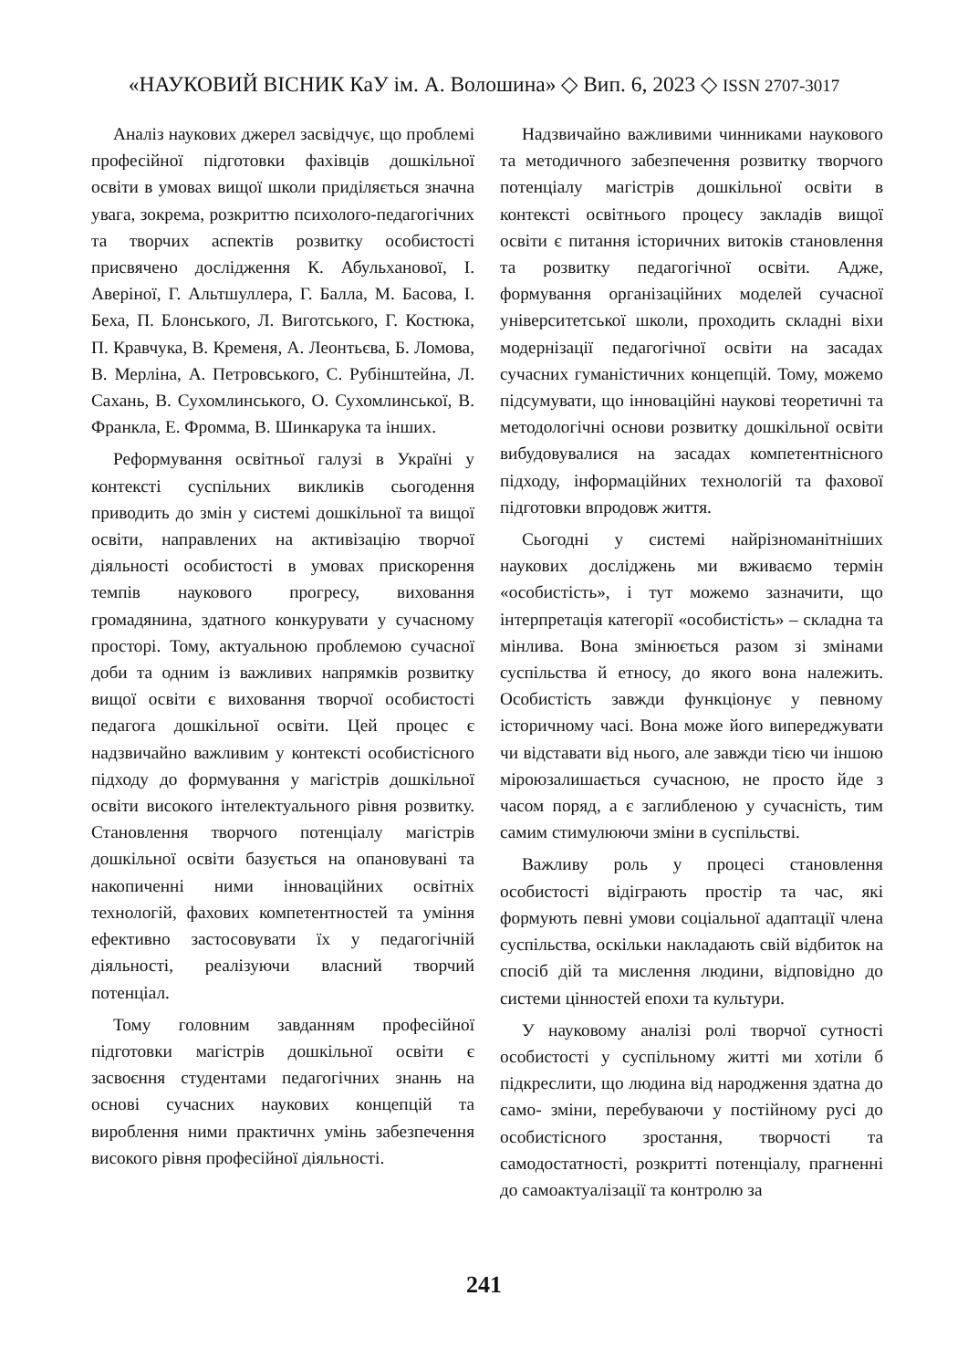«НАУКОВИЙ ВІСНИК КаУ ім. А. Волошина» ◇ Вип. 6, 2023 ◇ ISSN 2707-3017
Аналіз наукових джерел засвідчує, що проблемі професійної підготовки фахівців дошкільної освіти в умовах вищої школи приділяється значна увага, зокрема, розкриттю психолого-педагогічних та творчих аспектів розвитку особистості присвячено дослідження К. Абульханової, І. Аверіної, Г. Альтшуллера, Г. Балла, М. Басова, І. Беха, П. Блонського, Л. Виготського, Г. Костюка, П. Кравчука, В. Кременя, А. Леонтьєва, Б. Ломова, В. Мерліна, А. Петровського, С. Рубінштейна, Л. Сахань, В. Сухомлинського, О. Сухомлинської, В. Франкла, Е. Фромма, В. Шинкарука та інших.
Реформування освітньої галузі в Україні у контексті суспільних викликів сьогодення приводить до змін у системі дошкільної та вищої освіти, направлених на активізацію творчої діяльності особистості в умовах прискорення темпів наукового прогресу, виховання громадянина, здатного конкурувати у сучасному просторі. Тому, актуальною проблемою сучасної доби та одним із важливих напрямків розвитку вищої освіти є виховання творчої особистості педагога дошкільної освіти. Цей процес є надзвичайно важливим у контексті особистісного підходу до формування у магістрів дошкільної освіти високого інтелектуального рівня розвитку. Становлення творчого потенціалу магістрів дошкільної освіти базується на опановувані та накопиченні ними інноваційних освітніх технологій, фахових компетентностей та уміння ефективно застосовувати їх у педагогічній діяльності, реалізуючи власний творчий потенціал.
Тому головним завданням професійної підготовки магістрів дошкільної освіти є засвоєння студентами педагогічних знанњ на основі сучасних наукових концепцій та вироблення ними практичнх умінь забезпечення високого рівня професійної діяльності.
Надзвичайно важливими чинниками наукового та методичного забезпечення розвитку творчого потенціалу магістрів дошкільної освіти в контексті освітнього процесу закладів вищої освіти є питання історичних витоків становлення та розвитку педагогічної освіти. Адже, формування організаційних моделей сучасної університетської школи, проходить складні віхи модернізації педагогічної освіти на засадах сучасних гуманістичних концепцій. Тому, можемо підсумувати, що інноваційні наукові теоретичні та методологічні основи розвитку дошкільної освіти вибудовувалися на засадах компетентнісного підходу, інформаційних технологій та фахової підготовки впродовж життя.
Сьогодні у системі найрізноманітніших наукових досліджень ми вживаємо термін «особистість», і тут можемо зазначити, що інтерпретація категорії «особистість» – складна та мінлива. Вона змінюється разом зі змінами суспільства й етносу, до якого вона належить. Особистість завжди функціонує у певному історичному часі. Вона може його випереджувати чи відставати від нього, але завжди тією чи іншою міроюзалишається сучасною, не просто йде з часом поряд, а є заглибленою у сучасність, тим самим стимулюючи зміни в суспільстві.
Важливу роль у процесі становлення особистості відіграють простір та час, які формують певні умови соціальної адаптації члена суспільства, оскільки накладають свій відбиток на спосіб дій та мислення людини, відповідно до системи цінностей епохи та культури.
У науковому аналізі ролі творчої сутності особистості у суспільному житті ми хотіли б підкреслити, що людина від народження здатна до само- зміни, перебуваючи у постійному русі до особистісного зростання, творчості та самодостатності, розкритті потенціалу, прагненні до самоактуалізації та контролю за
241